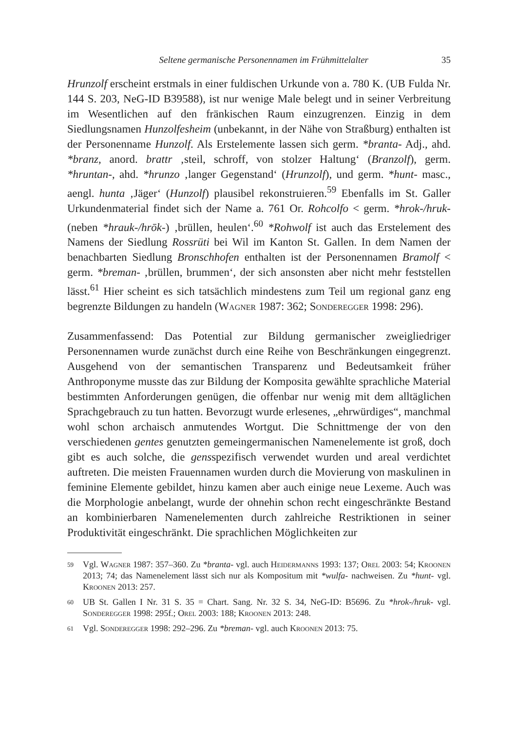Seltene germanische Personennamen im Frühmittelalter 35
Hrunzolf erscheint erstmals in einer fuldischen Urkunde von a. 780 K. (UB Fulda Nr. 144 S. 203, NeG-ID B39588), ist nur wenige Male belegt und in seiner Verbreitung im Wesentlichen auf den fränkischen Raum einzugrenzen. Einzig in dem Siedlungsnamen Hunzolfesheim (unbekannt, in der Nähe von Straßburg) enthalten ist der Personenname Hunzolf. Als Erstelemente lassen sich germ. *branta- Adj., ahd. *branz, anord. brattr ‚steil, schroff, von stolzer Haltung‘ (Branzolf), germ. *hruntan-, ahd. *hrunzo ‚langer Gegenstand‘ (Hrunzolf), und germ. *hunt- masc., aengl. hunta ‚Jäger‘ (Hunzolf) plausibel rekonstruieren.<sup>59</sup> Ebenfalls im St. Galler Urkundenmaterial findet sich der Name a. 761 Or. Rohcolfo < germ. *hrok-/hruk- (neben *hrauk-/hrōk-) ‚brüllen, heulen‘.<sup>60</sup> *Rohwolf ist auch das Erstelement des Namens der Siedlung Rossrüti bei Wil im Kanton St. Gallen. In dem Namen der benachbarten Siedlung Bronschhofen enthalten ist der Personennamen Bramolf < germ. *breman- ‚brüllen, brummen‘, der sich ansonsten aber nicht mehr feststellen lässt.<sup>61</sup> Hier scheint es sich tatsächlich mindestens zum Teil um regional ganz eng begrenzte Bildungen zu handeln (Wagner 1987: 362; Sonderegger 1998: 296).
Zusammenfassend: Das Potential zur Bildung germanischer zweigliedriger Personennamen wurde zunächst durch eine Reihe von Beschränkungen eingegrenzt. Ausgehend von der semantischen Transparenz und Bedeutsamkeit früher Anthroponyme musste das zur Bildung der Komposita gewählte sprachliche Material bestimmten Anforderungen genügen, die offenbar nur wenig mit dem alltäglichen Sprachgebrauch zu tun hatten. Bevorzugt wurde erlesenes, „ehrwürdiges“, manchmal wohl schon archaisch anmutendes Wortgut. Die Schnittmenge der von den verschiedenen gentes genutzten gemeingermanischen Namenelemente ist groß, doch gibt es auch solche, die gensspezifisch verwendet wurden und areal verdichtet auftreten. Die meisten Frauennamen wurden durch die Movierung von maskulinen in feminine Elemente gebildet, hinzu kamen aber auch einige neue Lexeme. Auch was die Morphologie anbelangt, wurde der ohnehin schon recht eingeschränkte Bestand an kombinierbaren Namenelementen durch zahlreiche Restriktionen in seiner Produktivität eingeschränkt. Die sprachlichen Möglichkeiten zur
<sup>59</sup> Vgl. Wagner 1987: 357–360. Zu *branta- vgl. auch Heidermanns 1993: 137; Orel 2003: 54; Kroonen 2013; 74; das Namenelement lässt sich nur als Kompositum mit *wulfa- nachweisen. Zu *hunt- vgl. Kroonen 2013: 257.
<sup>60</sup> UB St. Gallen I Nr. 31 S. 35 = Chart. Sang. Nr. 32 S. 34, NeG-ID: B5696. Zu *hrok-/hruk- vgl. Sonderegger 1998: 295f.; Orel 2003: 188; Kroonen 2013: 248.
<sup>61</sup> Vgl. Sonderegger 1998: 292–296. Zu *breman- vgl. auch Kroonen 2013: 75.